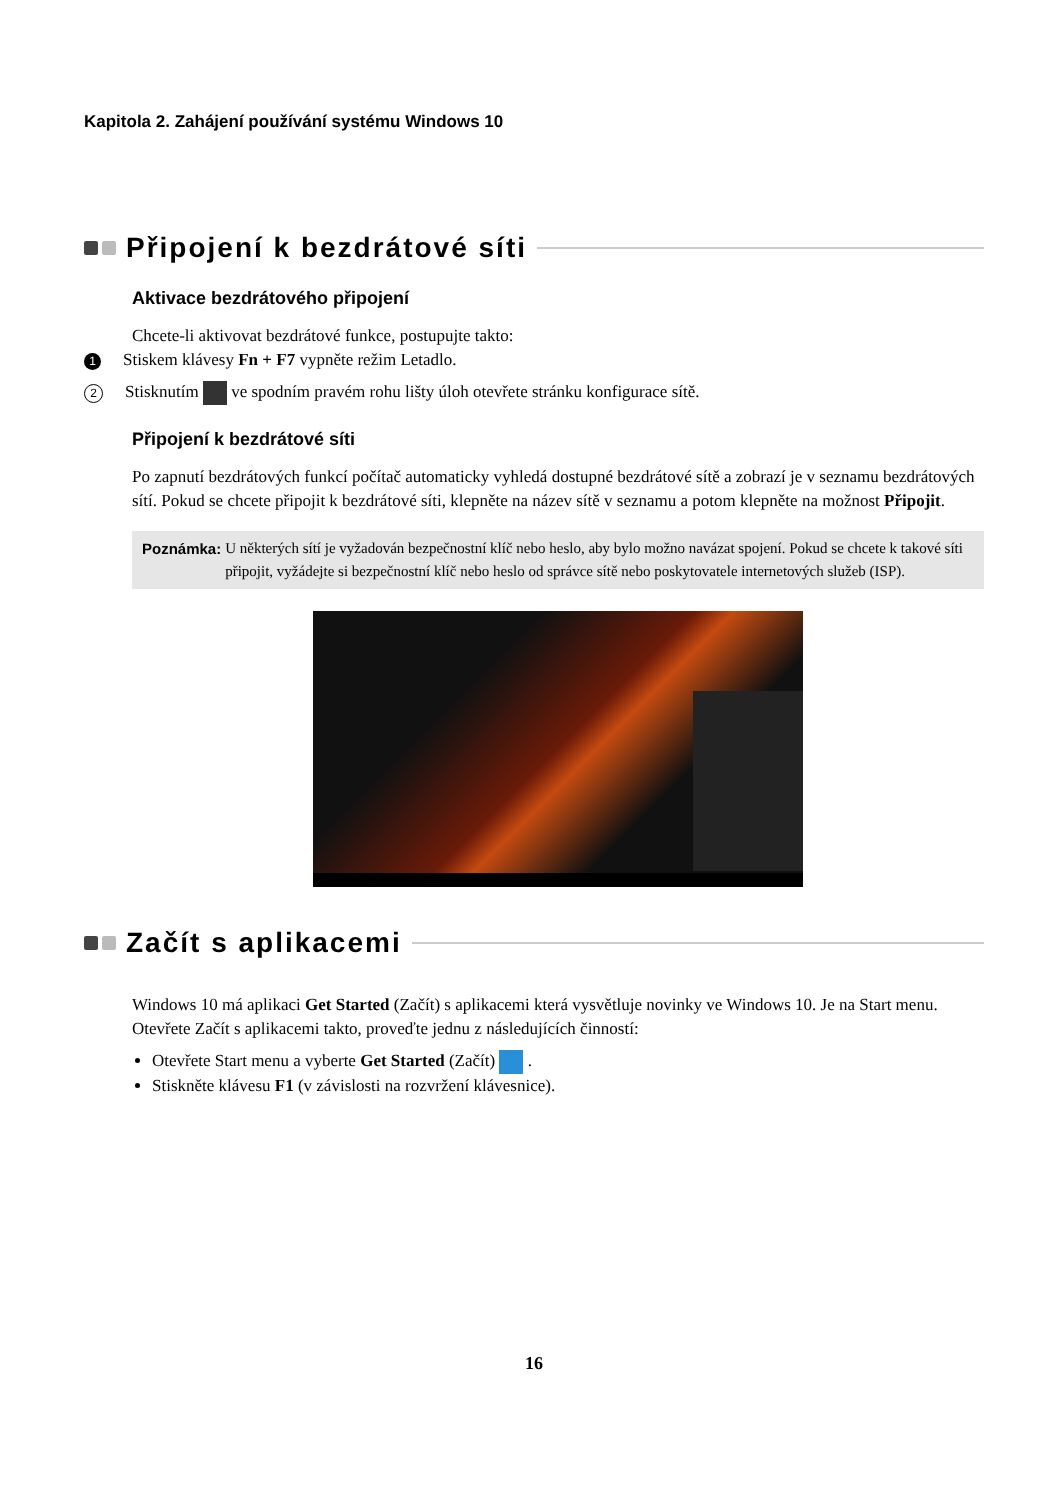Kapitola 2. Zahájení používání systému Windows 10
Připojení k bezdrátové síti
Aktivace bezdrátového připojení
Chcete-li aktivovat bezdrátové funkce, postupujte takto:
1 Stiskem klávesy Fn + F7 vypněte režim Letadlo.
2 Stisknutím ve spodním pravém rohu lišty úloh otevřete stránku konfigurace sítě.
Připojení k bezdrátové síti
Po zapnutí bezdrátových funkcí počítač automaticky vyhledá dostupné bezdrátové sítě a zobrazí je v seznamu bezdrátových sítí. Pokud se chcete připojit k bezdrátové síti, klepněte na název sítě v seznamu a potom klepněte na možnost Připojit.
Poznámka: U některých sítí je vyžadován bezpečnostní klíč nebo heslo, aby bylo možno navázat spojení. Pokud se chcete k takové síti připojit, vyžádejte si bezpečnostní klíč nebo heslo od správce sítě nebo poskytovatele internetových služeb (ISP).
Začít s aplikacemi
Windows 10 má aplikaci Get Started (Začít) s aplikacemi která vysvětluje novinky ve Windows 10. Je na Start menu.
Otevřete Začít s aplikacemi takto, proveďte jednu z následujících činností:
Otevřete Start menu a vyberte Get Started (Začít) .
Stiskněte klávesu F1 (v závislosti na rozvržení klávesnice).
16